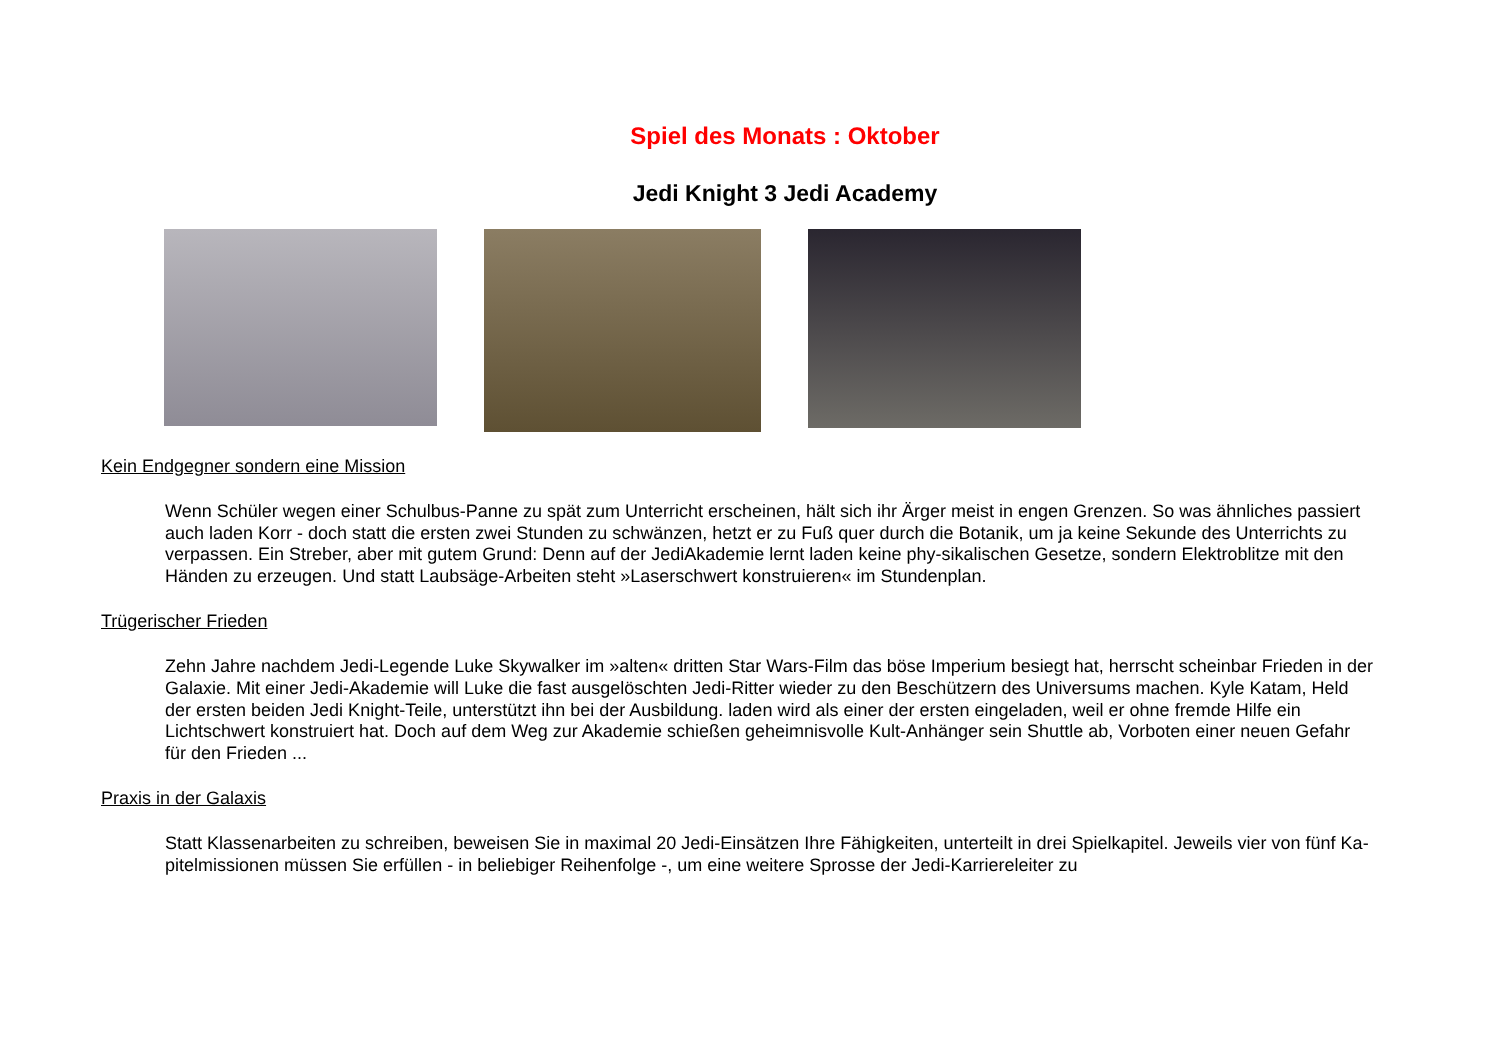Spiel des Monats : Oktober
Jedi Knight 3 Jedi Academy
Kein Endgegner sondern eine Mission
Wenn Schüler wegen einer Schulbus-Panne zu spät zum Unterricht erscheinen, hält sich ihr Ärger meist in engen Grenzen. So was ähnliches passiert auch laden Korr - doch statt die ersten zwei Stunden zu schwänzen, hetzt er zu Fuß quer durch die Botanik, um ja keine Sekunde des Unterrichts zu verpassen. Ein Streber, aber mit gutem Grund: Denn auf der JediAkademie lernt laden keine phy-sikalischen Gesetze, sondern Elektroblitze mit den Händen zu erzeugen. Und statt Laubsäge-Arbeiten steht »Laserschwert konstruieren« im Stundenplan.
Trügerischer Frieden
Zehn Jahre nachdem Jedi-Legende Luke Skywalker im »alten« dritten Star Wars-Film das böse Imperium besiegt hat, herrscht scheinbar Frieden in der Galaxie. Mit einer Jedi-Akademie will Luke die fast ausgelöschten Jedi-Ritter wieder zu den Beschützern des Universums machen. Kyle Katam, Held der ersten beiden Jedi Knight-Teile, unterstützt ihn bei der Ausbildung. laden wird als einer der ersten eingeladen, weil er ohne fremde Hilfe ein Lichtschwert konstruiert hat. Doch auf dem Weg zur Akademie schießen geheimnisvolle Kult-Anhänger sein Shuttle ab, Vorboten einer neuen Gefahr für den Frieden ...
Praxis in der Galaxis
Statt Klassenarbeiten zu schreiben, beweisen Sie in maximal 20 Jedi-Einsätzen Ihre Fähigkeiten, unterteilt in drei Spielkapitel. Jeweils vier von fünf Ka-pitelmissionen müssen Sie erfüllen - in beliebiger Reihenfolge -, um eine weitere Sprosse der Jedi-Karriereleiter zu